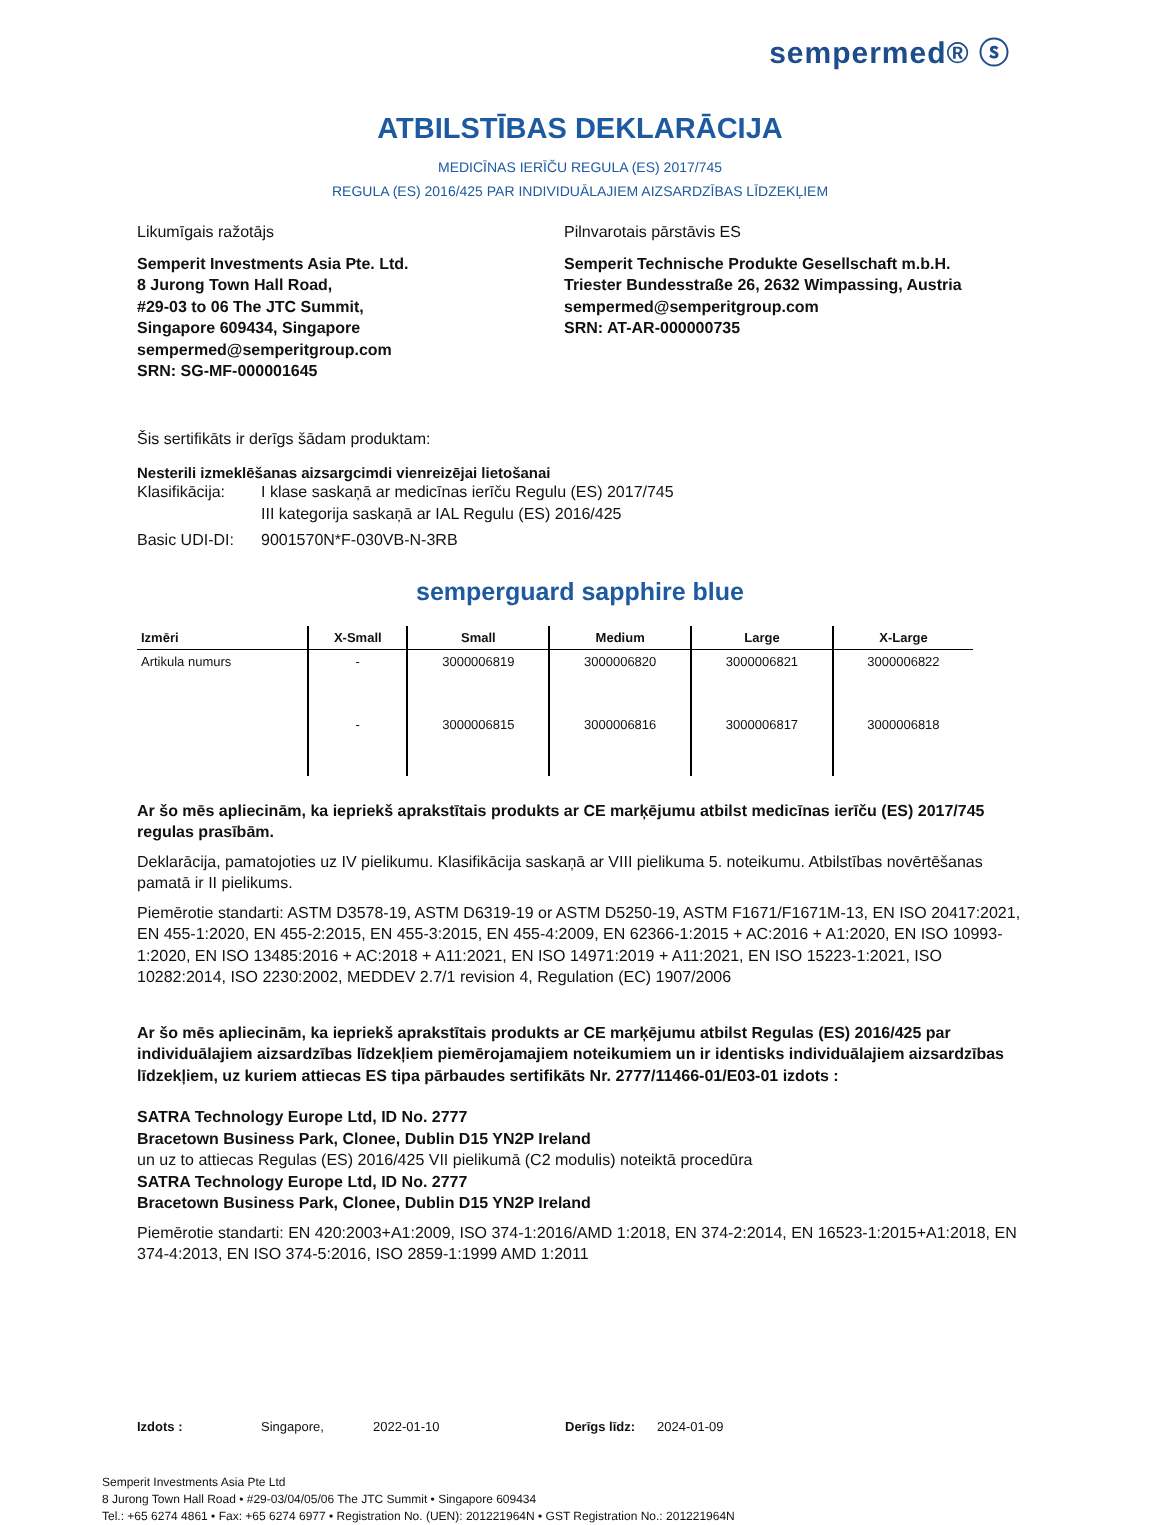sempermed® ⓢ
ATBILSTĪBAS DEKLARĀCIJA
MEDICĪNAS IERĪČU REGULA (ES) 2017/745
REGULA (ES) 2016/425 PAR INDIVIDUĀLAJIEM AIZSARDZĪBAS LĪDZEKĻIEM
Likumīgais ražotājs Pilnvarotais pārstāvis ES
Semperit Investments Asia Pte. Ltd.
8 Jurong Town Hall Road,
#29-03 to 06 The JTC Summit,
Singapore 609434, Singapore
sempermed@semperitgroup.com
SRN: SG-MF-000001645
Semperit Technische Produkte Gesellschaft m.b.H.
Triester Bundesstraße 26, 2632 Wimpassing, Austria
sempermed@semperitgroup.com
SRN: AT-AR-000000735
Šis sertifikāts ir derīgs šādam produktam:
Nesterili izmeklēšanas aizsargcimdi vienreizējai lietošanai
Klasifikācija:
I klase saskaņā ar medicīnas ierīču Regulu (ES) 2017/745
III kategorija saskaņā ar IAL Regulu (ES) 2016/425
Basic UDI-DI:
9001570N*F-030VB-N-3RB
semperguard sapphire blue
| Izmēri | X-Small | Small | Medium | Large | X-Large |
| --- | --- | --- | --- | --- | --- |
| Artikula numurs | - | 3000006819 | 3000006820 | 3000006821 | 3000006822 |
| | - | 3000006815 | 3000006816 | 3000006817 | 3000006818 |
Ar šo mēs apliecinām, ka iepriekš aprakstītais produkts ar CE marķējumu atbilst medicīnas ierīču (ES) 2017/745 regulas prasībām.
Deklarācija, pamatojoties uz IV pielikumu. Klasifikācija saskaņā ar VIII pielikuma 5. noteikumu. Atbilstības novērtēšanas pamatā ir II pielikums.
Piemērotie standarti: ASTM D3578-19, ASTM D6319-19 or ASTM D5250-19, ASTM F1671/F1671M-13, EN ISO 20417:2021, EN 455-1:2020, EN 455-2:2015, EN 455-3:2015, EN 455-4:2009, EN 62366-1:2015 + AC:2016 + A1:2020, EN ISO 10993-1:2020, EN ISO 13485:2016 + AC:2018 + A11:2021, EN ISO 14971:2019 + A11:2021, EN ISO 15223-1:2021, ISO 10282:2014, ISO 2230:2002, MEDDEV 2.7/1 revision 4, Regulation (EC) 1907/2006
Ar šo mēs apliecinām, ka iepriekš aprakstītais produkts ar CE marķējumu atbilst Regulas (ES) 2016/425 par individuālajiem aizsardzības līdzekļiem piemērojamajiem noteikumiem un ir identisks individuālajiem aizsardzības līdzekļiem, uz kuriem attiecas ES tipa pārbaudes sertifikāts Nr. 2777/11466-01/E03-01 izdots :
SATRA Technology Europe Ltd, ID No. 2777
Bracetown Business Park, Clonee, Dublin D15 YN2P Ireland
un uz to attiecas Regulas (ES) 2016/425 VII pielikumā (C2 modulis) noteiktā procedūra
SATRA Technology Europe Ltd, ID No. 2777
Bracetown Business Park, Clonee, Dublin D15 YN2P Ireland
Piemērotie standarti: EN 420:2003+A1:2009, ISO 374-1:2016/AMD 1:2018, EN 374-2:2014, EN 16523-1:2015+A1:2018, EN 374-4:2013, EN ISO 374-5:2016, ISO 2859-1:1999 AMD 1:2011
Izdots : Singapore, 2022-01-10 Derīgs līdz: 2024-01-09
Semperit Investments Asia Pte Ltd
8 Jurong Town Hall Road • #29-03/04/05/06 The JTC Summit • Singapore 609434
Tel.: +65 6274 4861 • Fax: +65 6274 6977 • Registration No. (UEN): 201221964N • GST Registration No.: 201221964N